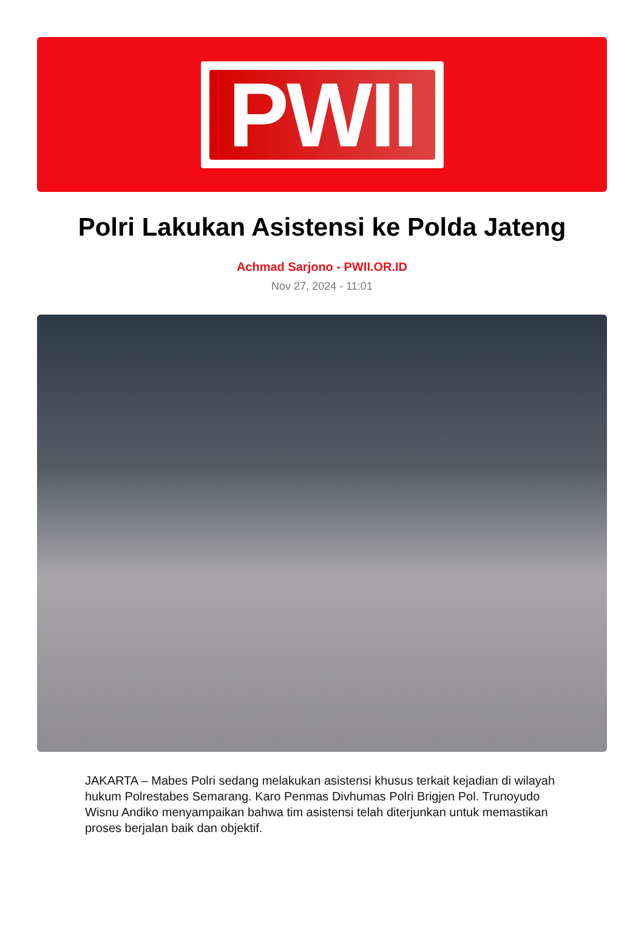PWII
Polri Lakukan Asistensi ke Polda Jateng
Achmad Sarjono - PWII.OR.ID
Nov 27, 2024 - 11:01
JAKARTA – Mabes Polri sedang melakukan asistensi khusus terkait kejadian di wilayah hukum Polrestabes Semarang. Karo Penmas Divhumas Polri Brigjen Pol. Trunoyudo Wisnu Andiko menyampaikan bahwa tim asistensi telah diterjunkan untuk memastikan proses berjalan baik dan objektif.